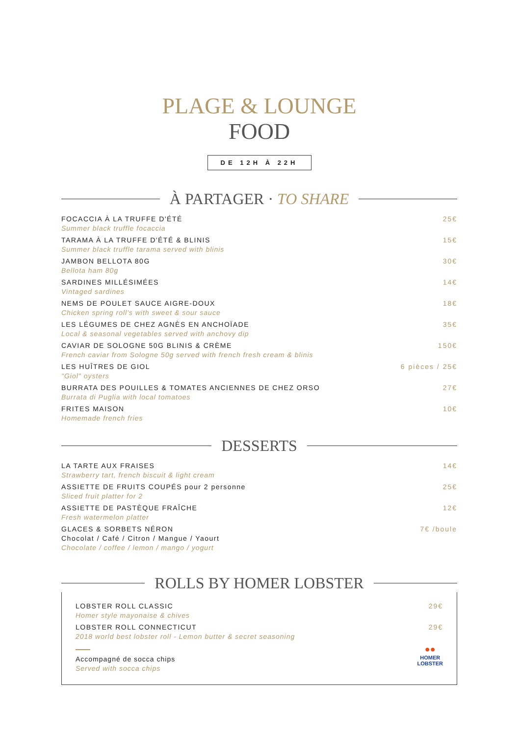PLAGE & LOUNGE
FOOD
DE 12H À 22H
À PARTAGER · TO SHARE
FOCACCIA À LA TRUFFE D'ÉTÉ
Summer black truffle focaccia
25€
TARAMA À LA TRUFFE D'ÉTÉ & BLINIS
Summer black truffle tarama served with blinis
15€
JAMBON BELLOTA 80G
Bellota ham 80g
30€
SARDINES MILLÉSIMÉES
Vintaged sardines
14€
NEMS DE POULET SAUCE AIGRE-DOUX
Chicken spring roll's with sweet & sour sauce
18€
LES LÉGUMES DE CHEZ AGNÈS EN ANCHOÏADE
Local & seasonal vegetables served with anchovy dip
35€
CAVIAR DE SOLOGNE 50G BLINIS & CRÈME
French caviar from Sologne 50g served with french fresh cream & blinis
150€
LES HUÎTRES DE GIOL
"Giol" oysters
6 pièces / 25€
BURRATA DES POUILLES & TOMATES ANCIENNES DE CHEZ ORSO
Burrata di Puglia with local tomatoes
27€
FRITES MAISON
Homemade french fries
10€
DESSERTS
LA TARTE AUX FRAISES
Strawberry tart, french biscuit & light cream
14€
ASSIETTE DE FRUITS COUPÉS pour 2 personne
Sliced fruit platter for 2
25€
ASSIETTE DE PASTÈQUE FRAÎCHE
Fresh watermelon platter
12€
GLACES & SORBETS NÉRON
Chocolat / Café / Citron / Mangue / Yaourt
Chocolate / coffee / lemon / mango / yogurt
7€ /boule
ROLLS BY HOMER LOBSTER
LOBSTER ROLL CLASSIC
Homer style mayonaise & chives
29€
LOBSTER ROLL CONNECTICUT
2018 world best lobster roll - Lemon butter & secret seasoning
29€
Accompagné de socca chips
Served with socca chips
●●
HOMER
LOBSTER